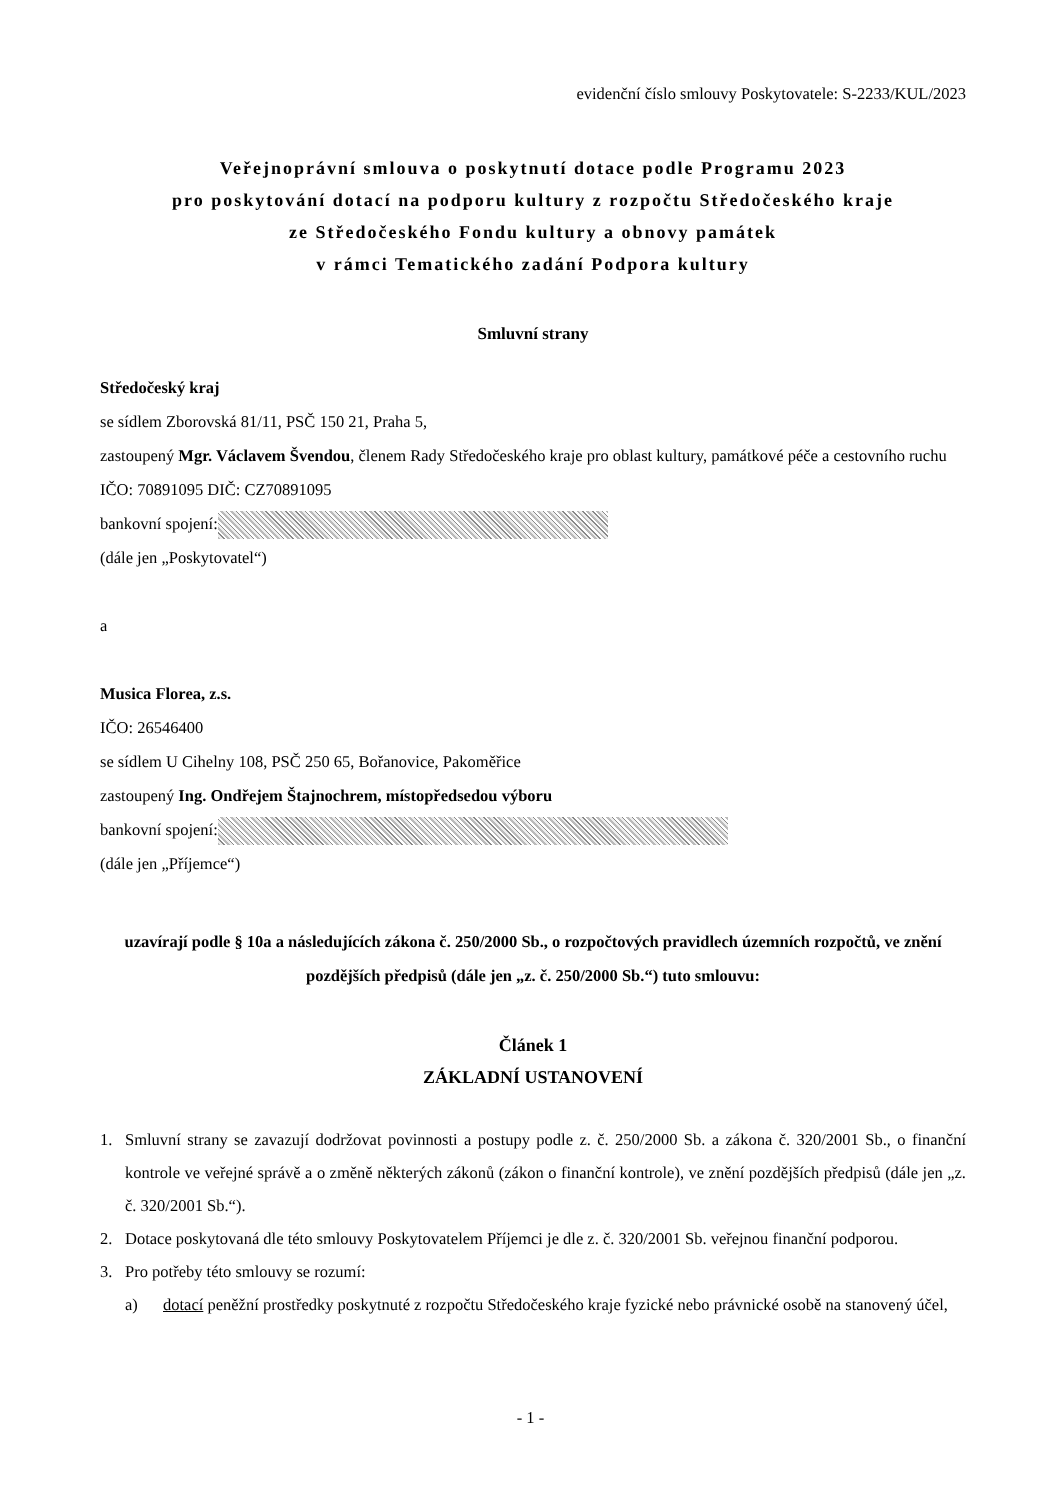evidenční číslo smlouvy Poskytovatele: S-2233/KUL/2023
Veřejnoprávní smlouva o poskytnutí dotace podle Programu 2023
pro poskytování dotací na podporu kultury z rozpočtu Středočeského kraje
ze Středočeského Fondu kultury a obnovy památek
v rámci Tematického zadání Podpora kultury
Smluvní strany
Středočeský kraj
se sídlem Zborovská 81/11, PSČ 150 21, Praha 5,
zastoupený Mgr. Václavem Švendou, členem Rady Středočeského kraje pro oblast kultury, památkové péče a cestovního ruchu
IČO: 70891095 DIČ: CZ70891095
bankovní spojení:
(dále jen „Poskytovatel“)
a
Musica Florea, z.s.
IČO: 26546400
se sídlem U Cihelny 108, PSČ 250 65, Bořanovice, Pakoměřice
zastoupený Ing. Ondřejem Štajnochrem, místopředsedou výboru
bankovní spojení:
(dále jen „Příjemce“)
uzavírají podle § 10a a následujících zákona č. 250/2000 Sb., o rozpočtových pravidlech územních rozpočtů, ve znění pozdějších předpisů (dále jen „z. č. 250/2000 Sb.“) tuto smlouvu:
Článek 1
ZÁKLADNÍ USTANOVENÍ
1. Smluvní strany se zavazují dodržovat povinnosti a postupy podle z. č. 250/2000 Sb. a zákona č. 320/2001 Sb., o finanční kontrole ve veřejné správě a o změně některých zákonů (zákon o finanční kontrole), ve znění pozdějších předpisů (dále jen „z. č. 320/2001 Sb.“).
2. Dotace poskytovaná dle této smlouvy Poskytovatelem Příjemci je dle z. č. 320/2001 Sb. veřejnou finanční podporou.
3. Pro potřeby této smlouvy se rozumí:
a) dotací peněžní prostředky poskytnuté z rozpočtu Středočeského kraje fyzické nebo právnické osobě na stanovený účel,
- 1 -